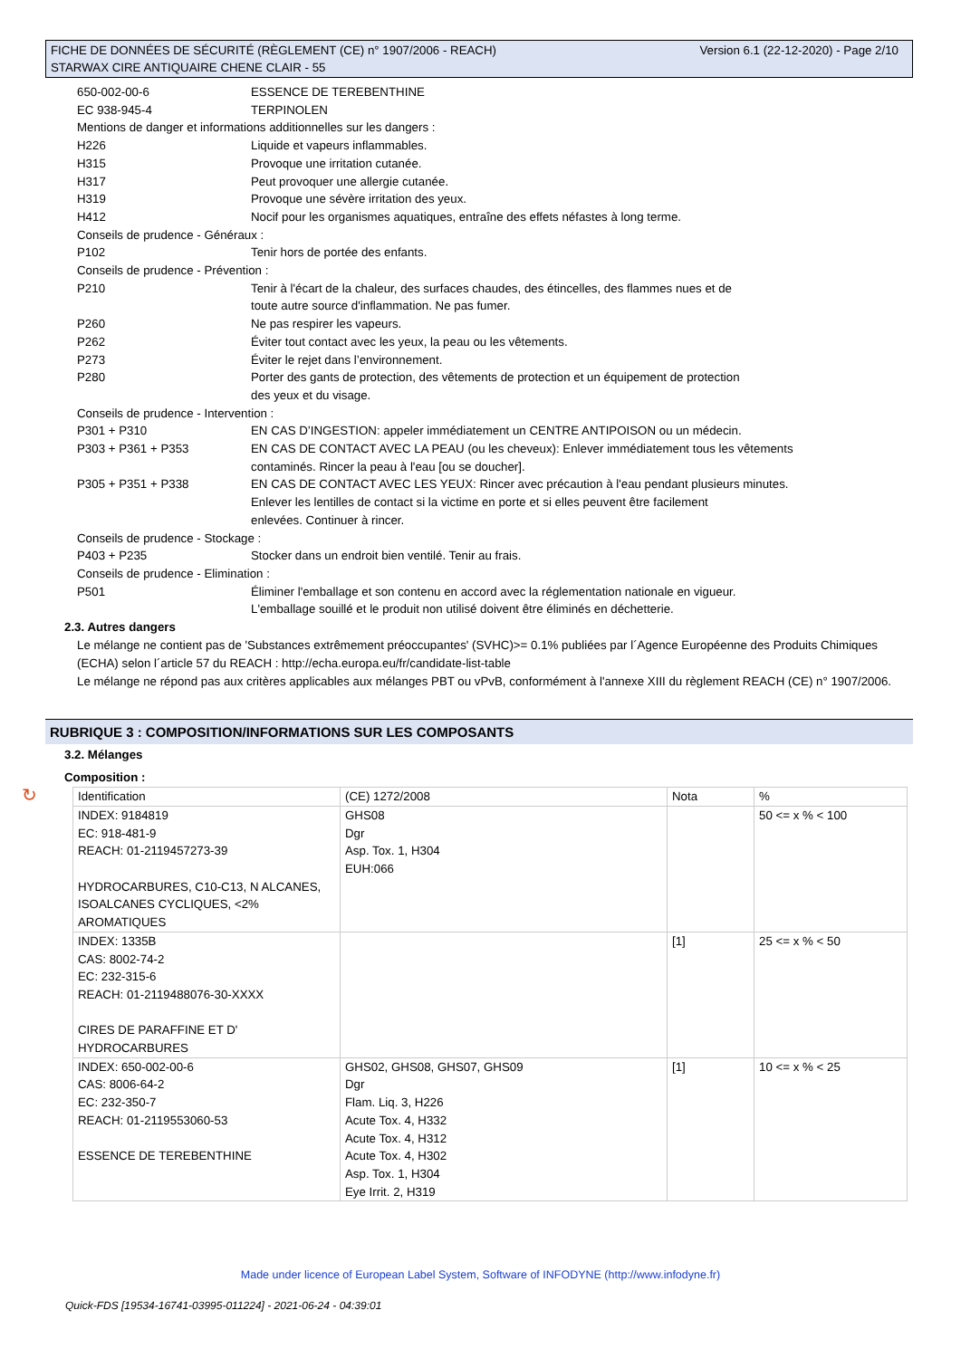Version 6.1 (22-12-2020) - Page 2/10 FICHE DE DONNÉES DE SÉCURITÉ (RÈGLEMENT (CE) n° 1907/2006 - REACH)
STARWAX CIRE ANTIQUAIRE CHENE CLAIR - 55
650-002-00-6 ESSENCE DE TEREBENTHINE
EC 938-945-4 TERPINOLEN
Mentions de danger et informations additionnelles sur les dangers :
H226 Liquide et vapeurs inflammables.
H315 Provoque une irritation cutanée.
H317 Peut provoquer une allergie cutanée.
H319 Provoque une sévère irritation des yeux.
H412 Nocif pour les organismes aquatiques, entraîne des effets néfastes à long terme.
Conseils de prudence - Généraux :
P102 Tenir hors de portée des enfants.
Conseils de prudence - Prévention :
P210 Tenir à l'écart de la chaleur, des surfaces chaudes, des étincelles, des flammes nues et de
toute autre source d'inflammation. Ne pas fumer.
P260 Ne pas respirer les vapeurs.
P262 Éviter tout contact avec les yeux, la peau ou les vêtements.
P273 Éviter le rejet dans l’environnement.
P280 Porter des gants de protection, des vêtements de protection et un équipement de protection
des yeux et du visage.
Conseils de prudence - Intervention :
P301 + P310 EN CAS D’INGESTION: appeler immédiatement un CENTRE ANTIPOISON ou un médecin.
P303 + P361 + P353 EN CAS DE CONTACT AVEC LA PEAU (ou les cheveux): Enlever immédiatement tous les vêtements
contaminés. Rincer la peau à l'eau [ou se doucher].
P305 + P351 + P338 EN CAS DE CONTACT AVEC LES YEUX: Rincer avec précaution à l'eau pendant plusieurs minutes.
Enlever les lentilles de contact si la victime en porte et si elles peuvent être facilement
enlevées. Continuer à rincer.
Conseils de prudence - Stockage :
P403 + P235 Stocker dans un endroit bien ventilé. Tenir au frais.
Conseils de prudence - Elimination :
P501 Éliminer l'emballage et son contenu en accord avec la réglementation nationale en vigueur.
L'emballage souillé et le produit non utilisé doivent être éliminés en déchetterie.
2.3. Autres dangers
Le mélange ne contient pas de 'Substances extrêmement préoccupantes' (SVHC)>= 0.1% publiées par l´Agence Européenne des Produits Chimiques (ECHA) selon l´article 57 du REACH : http://echa.europa.eu/fr/candidate-list-table
Le mélange ne répond pas aux critères applicables aux mélanges PBT ou vPvB, conformément à l'annexe XIII du règlement REACH (CE) n° 1907/2006.
RUBRIQUE 3 : COMPOSITION/INFORMATIONS SUR LES COMPOSANTS
3.2. Mélanges
Composition :
| Identification | (CE) 1272/2008 | Nota | % |
| INDEX: 9184819 EC: 918-481-9 REACH: 01-2119457273-39 HYDROCARBURES, C10-C13, N ALCANES, ISOALCANES CYCLIQUES, <2% AROMATIQUES | GHS08 Dgr Asp. Tox. 1, H304 EUH:066 | | 50 <= x % < 100 |
| INDEX: 1335B CAS: 8002-74-2 EC: 232-315-6 REACH: 01-2119488076-30-XXXX CIRES DE PARAFFINE ET D' HYDROCARBURES | | [1] | 25 <= x % < 50 |
| INDEX: 650-002-00-6 CAS: 8006-64-2 EC: 232-350-7 REACH: 01-2119553060-53 ESSENCE DE TEREBENTHINE | GHS02, GHS08, GHS07, GHS09 Dgr Flam. Liq. 3, H226 Acute Tox. 4, H332 Acute Tox. 4, H312 Acute Tox. 4, H302 Asp. Tox. 1, H304 Eye Irrit. 2, H319 | [1] | 10 <= x % < 25 |
↻
Made under licence of European Label System, Software of INFODYNE (http://www.infodyne.fr)
Quick-FDS [19534-16741-03995-011224] - 2021-06-24 - 04:39:01